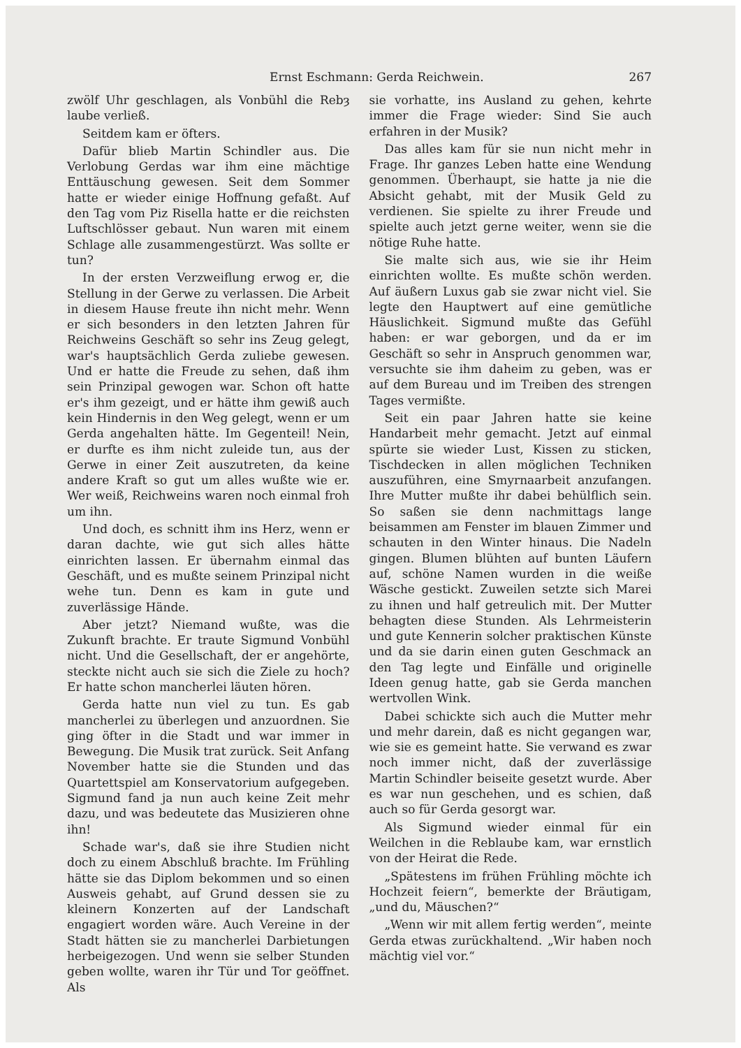Ernst Eschmann: Gerda Reichwein. 267
zwölf Uhr geschlagen, als Vonbühl die Rebȝ laube verließ.
Seitdem kam er öfters.
Dafür blieb Martin Schindler aus. Die Verlobung Gerdas war ihm eine mächtige Enttäuschung gewesen. Seit dem Sommer hatte er wieder einige Hoffnung gefaßt. Auf den Tag vom Piz Risella hatte er die reichsten Luftschlösser gebaut. Nun waren mit einem Schlage alle zusammengestürzt. Was sollte er tun?
In der ersten Verzweiflung erwog er, die Stellung in der Gerwe zu verlassen. Die Arbeit in diesem Hause freute ihn nicht mehr. Wenn er sich besonders in den letzten Jahren für Reichweins Geschäft so sehr ins Zeug gelegt, war's hauptsächlich Gerda zuliebe gewesen. Und er hatte die Freude zu sehen, daß ihm sein Prinzipal gewogen war. Schon oft hatte er's ihm gezeigt, und er hätte ihm gewiß auch kein Hindernis in den Weg gelegt, wenn er um Gerda angehalten hätte. Im Gegenteil! Nein, er durfte es ihm nicht zuleide tun, aus der Gerwe in einer Zeit auszutreten, da keine andere Kraft so gut um alles wußte wie er. Wer weiß, Reichweins waren noch einmal froh um ihn.
Und doch, es schnitt ihm ins Herz, wenn er daran dachte, wie gut sich alles hätte einrichten lassen. Er übernahm einmal das Geschäft, und es mußte seinem Prinzipal nicht wehe tun. Denn es kam in gute und zuverlässige Hände.
Aber jetzt? Niemand wußte, was die Zukunft brachte. Er traute Sigmund Vonbühl nicht. Und die Gesellschaft, der er angehörte, steckte nicht auch sie sich die Ziele zu hoch? Er hatte schon mancherlei läuten hören.
Gerda hatte nun viel zu tun. Es gab mancherlei zu überlegen und anzuordnen. Sie ging öfter in die Stadt und war immer in Bewegung. Die Musik trat zurück. Seit Anfang November hatte sie die Stunden und das Quartettspiel am Konservatorium aufgegeben. Sigmund fand ja nun auch keine Zeit mehr dazu, und was bedeutete das Musizieren ohne ihn!
Schade war's, daß sie ihre Studien nicht doch zu einem Abschluß brachte. Im Frühling hätte sie das Diplom bekommen und so einen Ausweis gehabt, auf Grund dessen sie zu kleinern Konzerten auf der Landschaft engagiert worden wäre. Auch Vereine in der Stadt hätten sie zu mancherlei Darbietungen herbeigezogen. Und wenn sie selber Stunden geben wollte, waren ihr Tür und Tor geöffnet. Als
sie vorhatte, ins Ausland zu gehen, kehrte immer die Frage wieder: Sind Sie auch erfahren in der Musik?
Das alles kam für sie nun nicht mehr in Frage. Ihr ganzes Leben hatte eine Wendung genommen. Überhaupt, sie hatte ja nie die Absicht gehabt, mit der Musik Geld zu verdienen. Sie spielte zu ihrer Freude und spielte auch jetzt gerne weiter, wenn sie die nötige Ruhe hatte.
Sie malte sich aus, wie sie ihr Heim einrichten wollte. Es mußte schön werden. Auf äußern Luxus gab sie zwar nicht viel. Sie legte den Hauptwert auf eine gemütliche Häuslichkeit. Sigmund mußte das Gefühl haben: er war geborgen, und da er im Geschäft so sehr in Anspruch genommen war, versuchte sie ihm daheim zu geben, was er auf dem Bureau und im Treiben des strengen Tages vermißte.
Seit ein paar Jahren hatte sie keine Handarbeit mehr gemacht. Jetzt auf einmal spürte sie wieder Lust, Kissen zu sticken, Tischdecken in allen möglichen Techniken auszuführen, eine Smyrnaarbeit anzufangen. Ihre Mutter mußte ihr dabei behülflich sein. So saßen sie denn nachmittags lange beisammen am Fenster im blauen Zimmer und schauten in den Winter hinaus. Die Nadeln gingen. Blumen blühten auf bunten Läufern auf, schöne Namen wurden in die weiße Wäsche gestickt. Zuweilen setzte sich Marei zu ihnen und half getreulich mit. Der Mutter behagten diese Stunden. Als Lehrmeisterin und gute Kennerin solcher praktischen Künste und da sie darin einen guten Geschmack an den Tag legte und Einfälle und originelle Ideen genug hatte, gab sie Gerda manchen wertvollen Wink.
Dabei schickte sich auch die Mutter mehr und mehr darein, daß es nicht gegangen war, wie sie es gemeint hatte. Sie verwand es zwar noch immer nicht, daß der zuverlässige Martin Schindler beiseite gesetzt wurde. Aber es war nun geschehen, und es schien, daß auch so für Gerda gesorgt war.
Als Sigmund wieder einmal für ein Weilchen in die Reblaube kam, war ernstlich von der Heirat die Rede.
„Spätestens im frühen Frühling möchte ich Hochzeit feiern“, bemerkte der Bräutigam, „und du, Mäuschen?“
„Wenn wir mit allem fertig werden“, meinte Gerda etwas zurückhaltend. „Wir haben noch mächtig viel vor.“